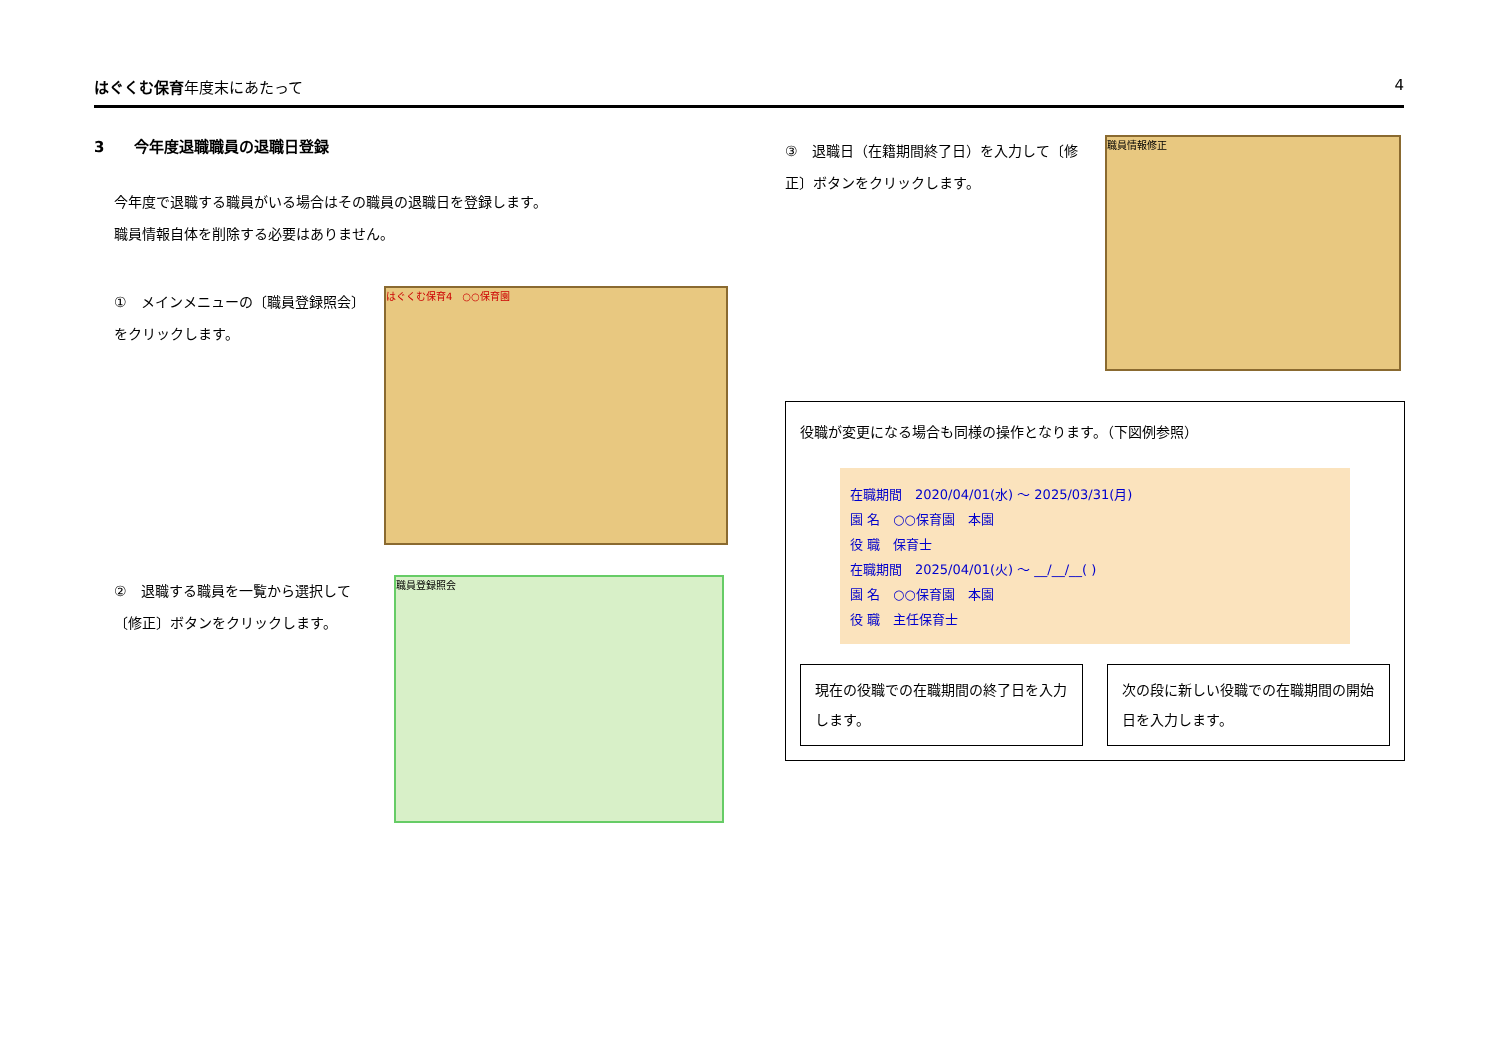はぐくむ保育年度末にあたって 4
3　　今年度退職職員の退職日登録
今年度で退職する職員がいる場合はその職員の退職日を登録します。
職員情報自体を削除する必要はありません。
①　メインメニューの〔職員登録照会〕をクリックします。
はぐくむ保育4　○○保育園
②　退職する職員を一覧から選択して〔修正〕ボタンをクリックします。
職員登録照会
③　退職日（在籍期間終了日）を入力して〔修正〕ボタンをクリックします。
職員情報修正
役職が変更になる場合も同様の操作となります。（下図例参照）
在職期間　2020/04/01(水) ～ 2025/03/31(月)
園 名　○○保育園　本園
役 職　保育士
在職期間　2025/04/01(火) ～ __/__/__( )
園 名　○○保育園　本園
役 職　主任保育士
現在の役職での在職期間の終了日を入力します。
次の段に新しい役職での在職期間の開始日を入力します。